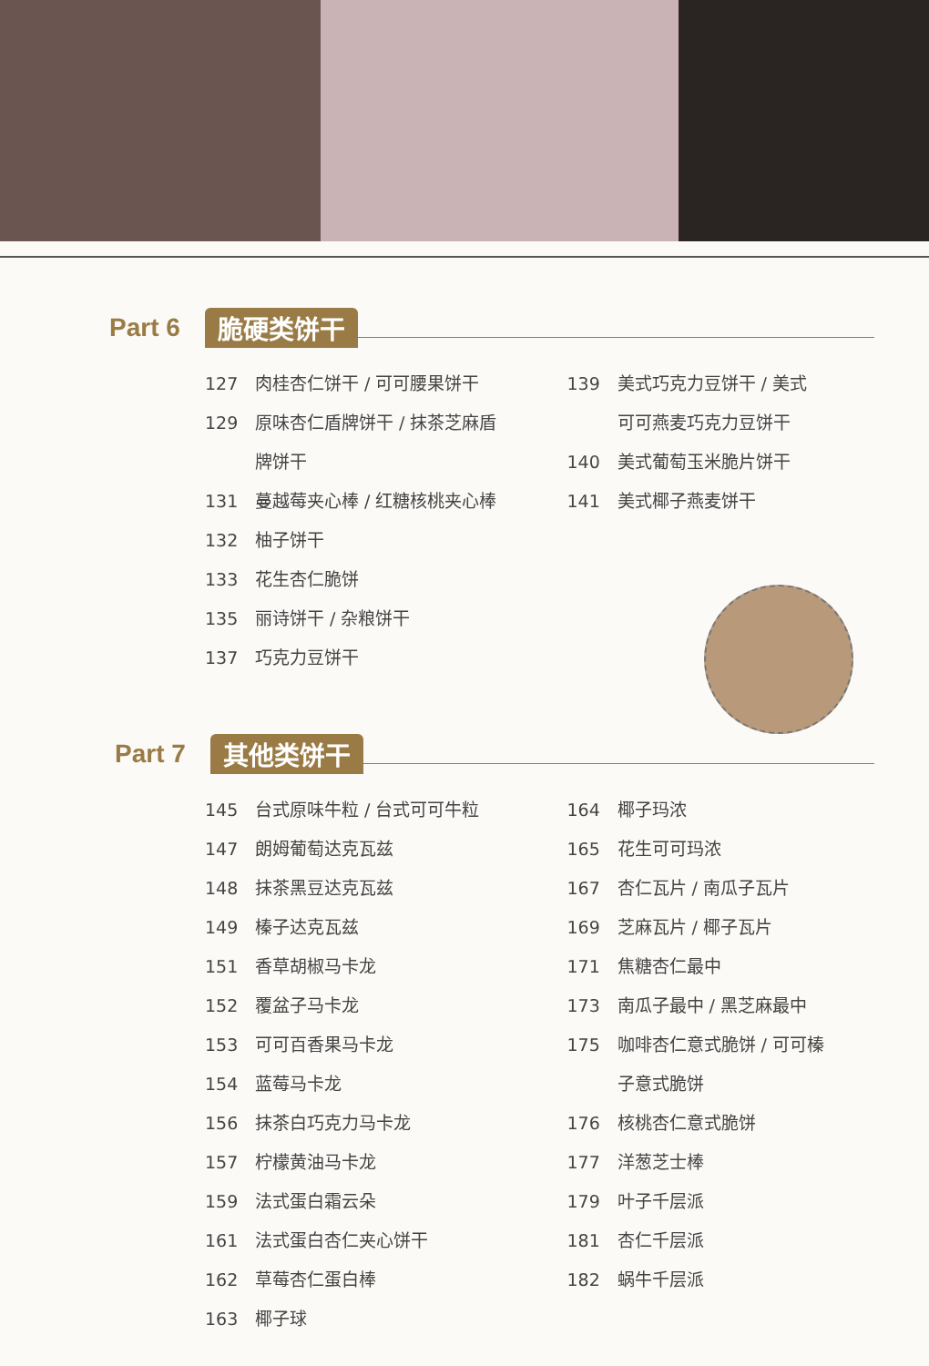Part 6 脆硬类饼干
127 肉桂杏仁饼干 / 可可腰果饼干
129 原味杏仁盾牌饼干 / 抹茶芝麻盾
牌饼干
131 蔓越莓夹心棒 / 红糖核桃夹心棒
132 柚子饼干
133 花生杏仁脆饼
135 丽诗饼干 / 杂粮饼干
137 巧克力豆饼干
139 美式巧克力豆饼干 / 美式
可可燕麦巧克力豆饼干
140 美式葡萄玉米脆片饼干
141 美式椰子燕麦饼干
Part 7 其他类饼干
145 台式原味牛粒 / 台式可可牛粒
147 朗姆葡萄达克瓦兹
148 抹茶黑豆达克瓦兹
149 榛子达克瓦兹
151 香草胡椒马卡龙
152 覆盆子马卡龙
153 可可百香果马卡龙
154 蓝莓马卡龙
156 抹茶白巧克力马卡龙
157 柠檬黄油马卡龙
159 法式蛋白霜云朵
161 法式蛋白杏仁夹心饼干
162 草莓杏仁蛋白棒
163 椰子球
164 椰子玛浓
165 花生可可玛浓
167 杏仁瓦片 / 南瓜子瓦片
169 芝麻瓦片 / 椰子瓦片
171 焦糖杏仁最中
173 南瓜子最中 / 黑芝麻最中
175 咖啡杏仁意式脆饼 / 可可榛
子意式脆饼
176 核桃杏仁意式脆饼
177 洋葱芝士棒
179 叶子千层派
181 杏仁千层派
182 蜗牛千层派